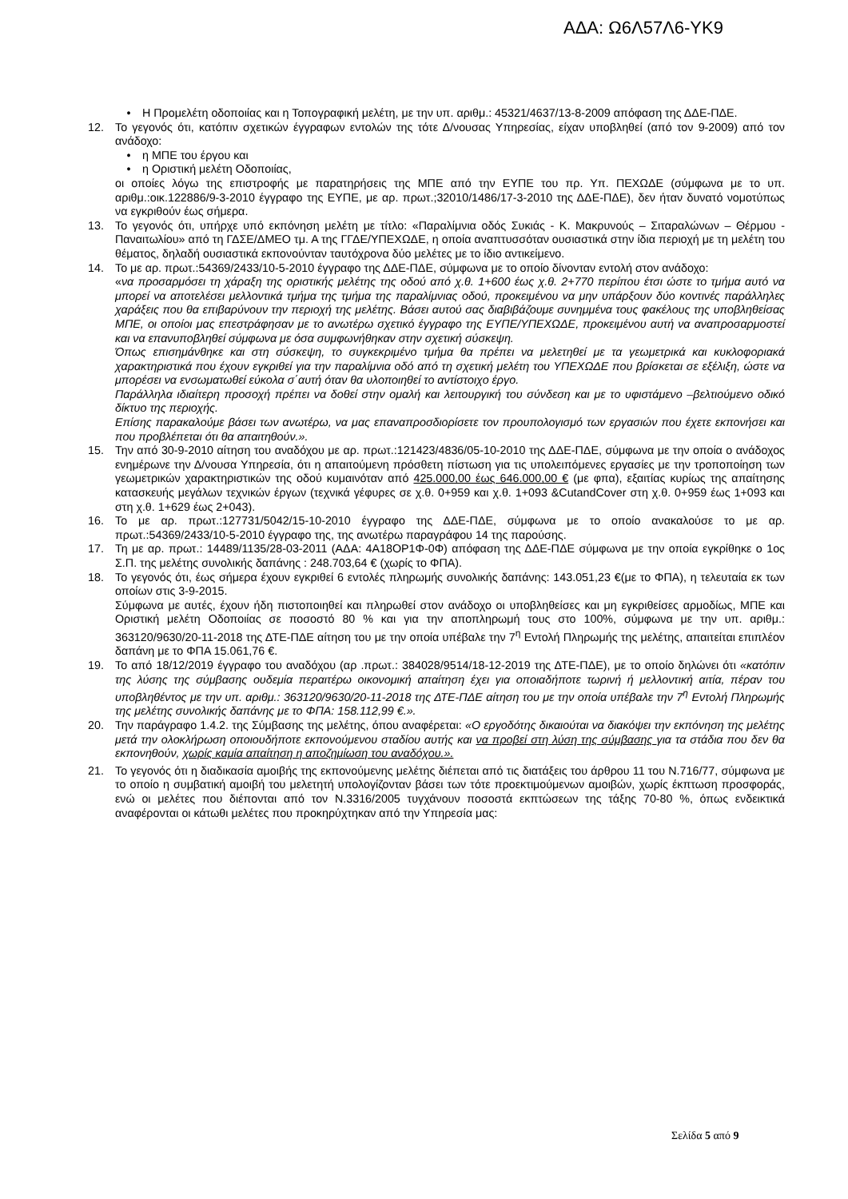ΑΔΑ: Ω6Λ57Λ6-ΥΚ9
• Η Προμελέτη οδοποιίας και η Τοπογραφική μελέτη, με την υπ. αριθμ.: 45321/4637/13-8-2009 απόφαση της ΔΔΕ-ΠΔΕ.
12. Το γεγονός ότι, κατόπιν σχετικών έγγραφων εντολών της τότε Δ/νουσας Υπηρεσίας, είχαν υποβληθεί (από τον 9-2009) από τον ανάδοχο:
• η ΜΠΕ του έργου και
• η Οριστική μελέτη Οδοποιίας,
οι οποίες λόγω της επιστροφής με παρατηρήσεις της ΜΠΕ από την ΕΥΠΕ του πρ. Υπ. ΠΕΧΩΔΕ (σύμφωνα με το υπ. αριθμ.:οικ.122886/9-3-2010 έγγραφο της ΕΥΠΕ, με αρ. πρωτ.;32010/1486/17-3-2010 της ΔΔΕ-ΠΔΕ), δεν ήταν δυνατό νομοτύπως να εγκριθούν έως σήμερα.
13. Το γεγονός ότι, υπήρχε υπό εκπόνηση μελέτη με τίτλο: «Παραλίμνια οδός Συκιάς - Κ. Μακρυνούς – Σιταραλώνων – Θέρμου - Παναιτωλίου» από τη ΓΔΣΕ/ΔΜΕΟ τμ. Α της ΓΓΔΕ/ΥΠΕΧΩΔΕ, η οποία αναπτυσσόταν ουσιαστικά στην ίδια περιοχή με τη μελέτη του θέματος, δηλαδή ουσιαστικά εκπονούνταν ταυτόχρονα δύο μελέτες με το ίδιο αντικείμενο.
14. Το με αρ. πρωτ.:54369/2433/10-5-2010 έγγραφο της ΔΔΕ-ΠΔΕ, σύμφωνα με το οποίο δίνονταν εντολή στον ανάδοχο:
«να προσαρμόσει τη χάραξη της οριστικής μελέτης της οδού από χ.θ. 1+600 έως χ.θ. 2+770 περίπου έτσι ώστε το τμήμα αυτό να μπορεί να αποτελέσει μελλοντικά τμήμα της τμήμα της παραλίμνιας οδού, προκειμένου να μην υπάρξουν δύο κοντινές παράλληλες χαράξεις που θα επιβαρύνουν την περιοχή της μελέτης. Βάσει αυτού σας διαβιβάζουμε συνημμένα τους φακέλους της υποβληθείσας ΜΠΕ, οι οποίοι μας επεστράφησαν με το ανωτέρω σχετικό έγγραφο της ΕΥΠΕ/ΥΠΕΧΩΔΕ, προκειμένου αυτή να αναπροσαρμοστεί και να επανυποβληθεί σύμφωνα με όσα συμφωνήθηκαν στην σχετική σύσκεψη.
Όπως επισημάνθηκε και στη σύσκεψη, το συγκεκριμένο τμήμα θα πρέπει να μελετηθεί με τα γεωμετρικά και κυκλοφοριακά χαρακτηριστικά που έχουν εγκριθεί για την παραλίμνια οδό από τη σχετική μελέτη του ΥΠΕΧΩΔΕ που βρίσκεται σε εξέλιξη, ώστε να μπορέσει να ενσωματωθεί εύκολα σ΄αυτή όταν θα υλοποιηθεί το αντίστοιχο έργο.
Παράλληλα ιδιαίτερη προσοχή πρέπει να δοθεί στην ομαλή και λειτουργική του σύνδεση και με το υφιστάμενο –βελτιούμενο οδικό δίκτυο της περιοχής.
Επίσης παρακαλούμε βάσει των ανωτέρω, να μας επαναπροσδιορίσετε τον προυπολογισμό των εργασιών που έχετε εκπονήσει και που προβλέπεται ότι θα απαιτηθούν.».
15. Την από 30-9-2010 αίτηση του αναδόχου με αρ. πρωτ.:121423/4836/05-10-2010 της ΔΔΕ-ΠΔΕ, σύμφωνα με την οποία ο ανάδοχος ενημέρωνε την Δ/νουσα Υπηρεσία, ότι η απαιτούμενη πρόσθετη πίστωση για τις υπολειπόμενες εργασίες με την τροποποίηση των γεωμετρικών χαρακτηριστικών της οδού κυμαινόταν από 425.000,00 έως 646.000,00 € (με φπα), εξαιτίας κυρίως της απαίτησης κατασκευής μεγάλων τεχνικών έργων (τεχνικά γέφυρες σε χ.θ. 0+959 και χ.θ. 1+093 &CutandCover στη χ.θ. 0+959 έως 1+093 και στη χ.θ. 1+629 έως 2+043).
16. Το με αρ. πρωτ.:127731/5042/15-10-2010 έγγραφο της ΔΔΕ-ΠΔΕ, σύμφωνα με το οποίο ανακαλούσε το με αρ. πρωτ.:54369/2433/10-5-2010 έγγραφο της, της ανωτέρω παραγράφου 14 της παρούσης.
17. Τη με αρ. πρωτ.: 14489/1135/28-03-2011 (ΑΔΑ: 4Α18ΟΡ1Φ-0Φ) απόφαση της ΔΔΕ-ΠΔΕ σύμφωνα με την οποία εγκρίθηκε ο 1ος Σ.Π. της μελέτης συνολικής δαπάνης : 248.703,64 € (χωρίς το ΦΠΑ).
18. Το γεγονός ότι, έως σήμερα έχουν εγκριθεί 6 εντολές πληρωμής συνολικής δαπάνης: 143.051,23 €(με το ΦΠΑ), η τελευταία εκ των οποίων στις 3-9-2015.
Σύμφωνα με αυτές, έχουν ήδη πιστοποιηθεί και πληρωθεί στον ανάδοχο οι υποβληθείσες και μη εγκριθείσες αρμοδίως, ΜΠΕ και Οριστική μελέτη Οδοποιίας σε ποσοστό 80 % και για την αποπληρωμή τους στο 100%, σύμφωνα με την υπ. αριθμ.: 363120/9630/20-11-2018 της ΔΤΕ-ΠΔΕ αίτηση του με την οποία υπέβαλε την 7<sup>η</sup> Εντολή Πληρωμής της μελέτης, απαιτείται επιπλέον δαπάνη με το ΦΠΑ 15.061,76 €.
19. Το από 18/12/2019 έγγραφο του αναδόχου (αρ .πρωτ.: 384028/9514/18-12-2019 της ΔΤΕ-ΠΔΕ), με το οποίο δηλώνει ότι «κατόπιν της λύσης της σύμβασης ουδεμία περαιτέρω οικονομική απαίτηση έχει για οποιαδήποτε τωρινή ή μελλοντική αιτία, πέραν του υποβληθέντος με την υπ. αριθμ.: 363120/9630/20-11-2018 της ΔΤΕ-ΠΔΕ αίτηση του με την οποία υπέβαλε την 7<sup>η</sup> Εντολή Πληρωμής της μελέτης συνολικής δαπάνης με το ΦΠΑ: 158.112,99 €.».
20. Την παράγραφο 1.4.2. της Σύμβασης της μελέτης, όπου αναφέρεται: «Ο εργοδότης δικαιούται να διακόψει την εκπόνηση της μελέτης μετά την ολοκλήρωση οποιουδήποτε εκπονούμενου σταδίου αυτής και να προβεί στη λύση της σύμβασης για τα στάδια που δεν θα εκπονηθούν, χωρίς καμία απαίτηση η αποζημίωση του αναδόχου.».
21. Το γεγονός ότι η διαδικασία αμοιβής της εκπονούμενης μελέτης διέπεται από τις διατάξεις του άρθρου 11 του Ν.716/77, σύμφωνα με το οποίο η συμβατική αμοιβή του μελετητή υπολογίζονταν βάσει των τότε προεκτιμούμενων αμοιβών, χωρίς έκπτωση προσφοράς, ενώ οι μελέτες που διέπονται από τον Ν.3316/2005 τυγχάνουν ποσοστά εκπτώσεων της τάξης 70-80 %, όπως ενδεικτικά αναφέρονται οι κάτωθι μελέτες που προκηρύχτηκαν από την Υπηρεσία μας:
Σελίδα 5 από 9